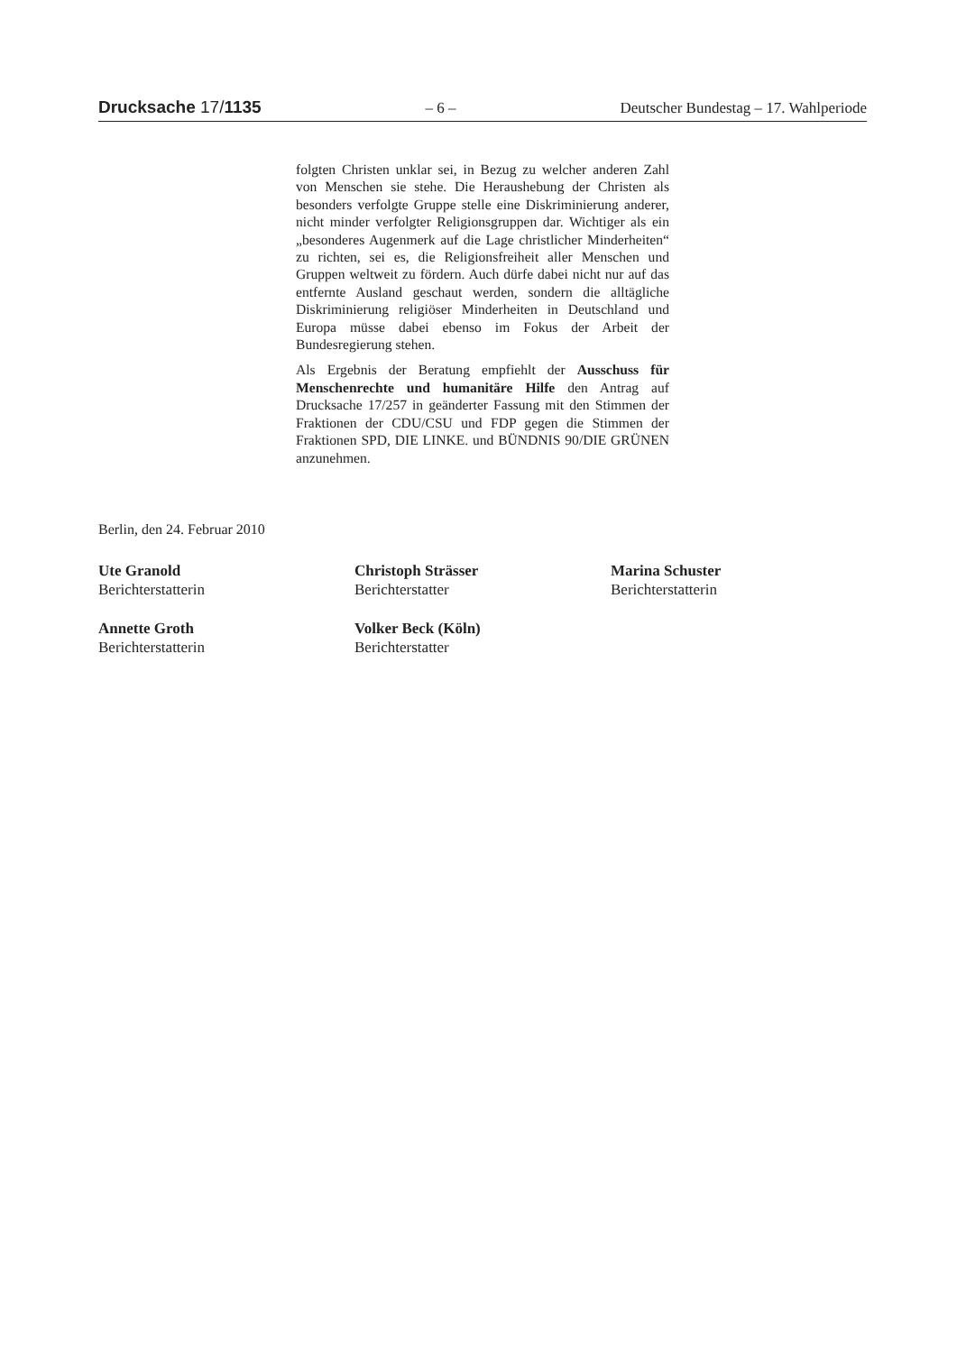Drucksache 17/1135 – 6 – Deutscher Bundestag – 17. Wahlperiode
folgten Christen unklar sei, in Bezug zu welcher anderen Zahl von Menschen sie stehe. Die Heraushebung der Christen als besonders verfolgte Gruppe stelle eine Diskriminierung anderer, nicht minder verfolgter Religionsgruppen dar. Wichtiger als ein „besonderes Augenmerk auf die Lage christlicher Minderheiten“ zu richten, sei es, die Religionsfreiheit aller Menschen und Gruppen weltweit zu fördern. Auch dürfe dabei nicht nur auf das entfernte Ausland geschaut werden, sondern die alltägliche Diskriminierung religiöser Minderheiten in Deutschland und Europa müsse dabei ebenso im Fokus der Arbeit der Bundesregierung stehen.
Als Ergebnis der Beratung empfiehlt der Ausschuss für Menschenrechte und humanitäre Hilfe den Antrag auf Drucksache 17/257 in geänderter Fassung mit den Stimmen der Fraktionen der CDU/CSU und FDP gegen die Stimmen der Fraktionen SPD, DIE LINKE. und BÜNDNIS 90/DIE GRÜNEN anzunehmen.
Berlin, den 24. Februar 2010
Ute Granold
Berichterstatterin
Christoph Strässer
Berichterstatter
Marina Schuster
Berichterstatterin
Annette Groth
Berichterstatterin
Volker Beck (Köln)
Berichterstatter